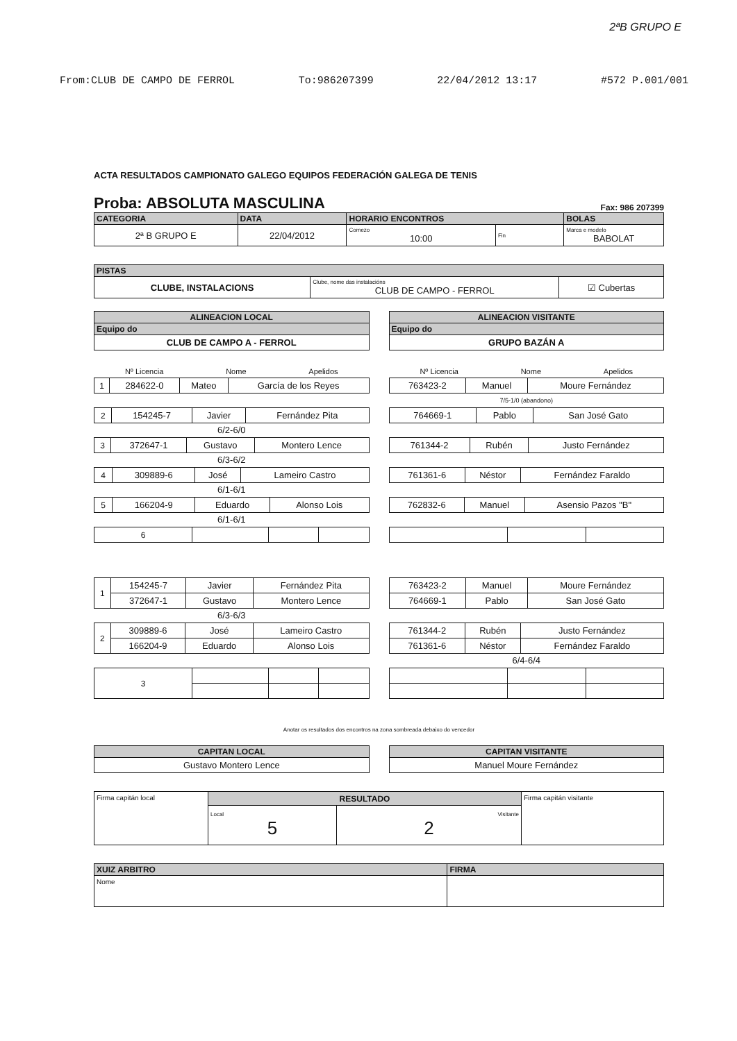2ªB GRUPO E
From:CLUB DE CAMPO DE FERROL To:986207399 22/04/2012 13:17 #572 P.001/001
ACTA RESULTADOS CAMPIONATO GALEGO EQUIPOS FEDERACIÓN GALEGA DE TENIS
Proba: ABSOLUTA MASCULINA Fax: 986 207399
| CATEGORIA | DATA | HORARIO ENCONTROS | | BOLAS |
| --- | --- | --- | --- | --- |
| 2ª B GRUPO E | 22/04/2012 | Comezo 10:00 | Fin | Marca e modelo BABOLAT |
| PISTAS | | |
| --- | --- | --- |
| CLUBE, INSTALACIONS | Clube, nome das instalacións CLUB DE CAMPO - FERROL | ☑ Cubertas |
| ALINEACION LOCAL |
| --- |
| Equipo do |
| CLUB DE CAMPO A - FERROL |
| ALINEACION VISITANTE |
| --- |
| Equipo do |
| GRUPO BAZÁN A |
Nº Licencia Nome Apelidos
| 1 | 284622-0 | Mateo | García de los Reyes |
| 2 | 154245-7 | Javier | Fernández Pita |
6/2-6/0
| 3 | 372647-1 | Gustavo | Montero Lence |
6/3-6/2
| 4 | 309889-6 | José | Lameiro Castro |
6/1-6/1
| 5 | 166204-9 | Eduardo | Alonso Lois |
6/1-6/1
| 6 | | | |
Nº Licencia Nome Apelidos
| 763423-2 | Manuel | Moure Fernández |
7/5-1/0 (abandono)
| 764669-1 | Pablo | San José Gato |
| 761344-2 | Rubén | Justo Fernández |
| 761361-6 | Néstor | Fernández Faraldo |
| 762832-6 | Manuel | Asensio Pazos "B" |
| 1 | 154245-7 | Javier | Fernández Pita |
| | 372647-1 | Gustavo | Montero Lence |
6/3-6/3
| 2 | 309889-6 | José | Lameiro Castro |
| | 166204-9 | Eduardo | Alonso Lois |
| 3 | | | |
| 763423-2 | Manuel | Moure Fernández |
| 764669-1 | Pablo | San José Gato |
| 761344-2 | Rubén | Justo Fernández |
| 761361-6 | Néstor | Fernández Faraldo |
6/4-6/4
Anotar os resultados dos encontros na zona sombreada debaixo do vencedor
| CAPITAN LOCAL |
| --- |
| Gustavo Montero Lence |
| CAPITAN VISITANTE |
| --- |
| Manuel Moure Fernández |
| Firma capitán local | RESULTADO | | Firma capitán visitante |
| | Local 5 | Visitante 2 | |
| XUIZ ARBITRO | FIRMA |
| --- | --- |
| Nome | |